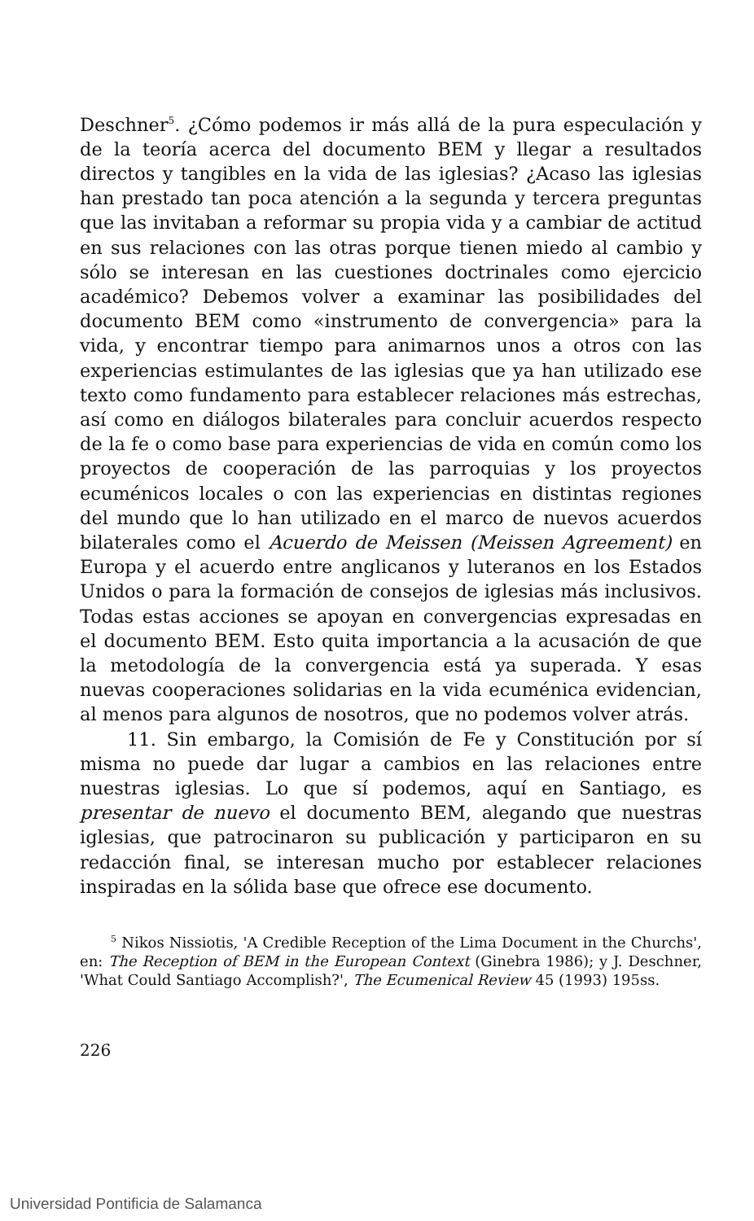Deschner<sup>5</sup>. ¿Cómo podemos ir más allá de la pura especulación y de la teoría acerca del documento BEM y llegar a resultados directos y tangibles en la vida de las iglesias? ¿Acaso las iglesias han prestado tan poca atención a la segunda y tercera preguntas que las invitaban a reformar su propia vida y a cambiar de actitud en sus relaciones con las otras porque tienen miedo al cambio y sólo se interesan en las cuestiones doctrinales como ejercicio académico? Debemos volver a examinar las posibilidades del documento BEM como «instrumento de convergencia» para la vida, y encontrar tiempo para animarnos unos a otros con las experiencias estimulantes de las iglesias que ya han utilizado ese texto como fundamento para establecer relaciones más estrechas, así como en diálogos bilaterales para concluir acuerdos respecto de la fe o como base para experiencias de vida en común como los proyectos de cooperación de las parroquias y los proyectos ecuménicos locales o con las experiencias en distintas regiones del mundo que lo han utilizado en el marco de nuevos acuerdos bilaterales como el Acuerdo de Meissen (Meissen Agreement) en Europa y el acuerdo entre anglicanos y luteranos en los Estados Unidos o para la formación de consejos de iglesias más inclusivos. Todas estas acciones se apoyan en convergencias expresadas en el documento BEM. Esto quita importancia a la acusación de que la metodología de la convergencia está ya superada. Y esas nuevas cooperaciones solidarias en la vida ecuménica evidencian, al menos para algunos de nosotros, que no podemos volver atrás.
11. Sin embargo, la Comisión de Fe y Constitución por sí misma no puede dar lugar a cambios en las relaciones entre nuestras iglesias. Lo que sí podemos, aquí en Santiago, es presentar de nuevo el documento BEM, alegando que nuestras iglesias, que patrocinaron su publicación y participaron en su redacción final, se interesan mucho por establecer relaciones inspiradas en la sólida base que ofrece ese documento.
<sup>5</sup> Nikos Nissiotis, 'A Credible Reception of the Lima Document in the Churchs', en: The Reception of BEM in the European Context (Ginebra 1986); y J. Deschner, 'What Could Santiago Accomplish?', The Ecumenical Review 45 (1993) 195ss.
226
Universidad Pontificia de Salamanca